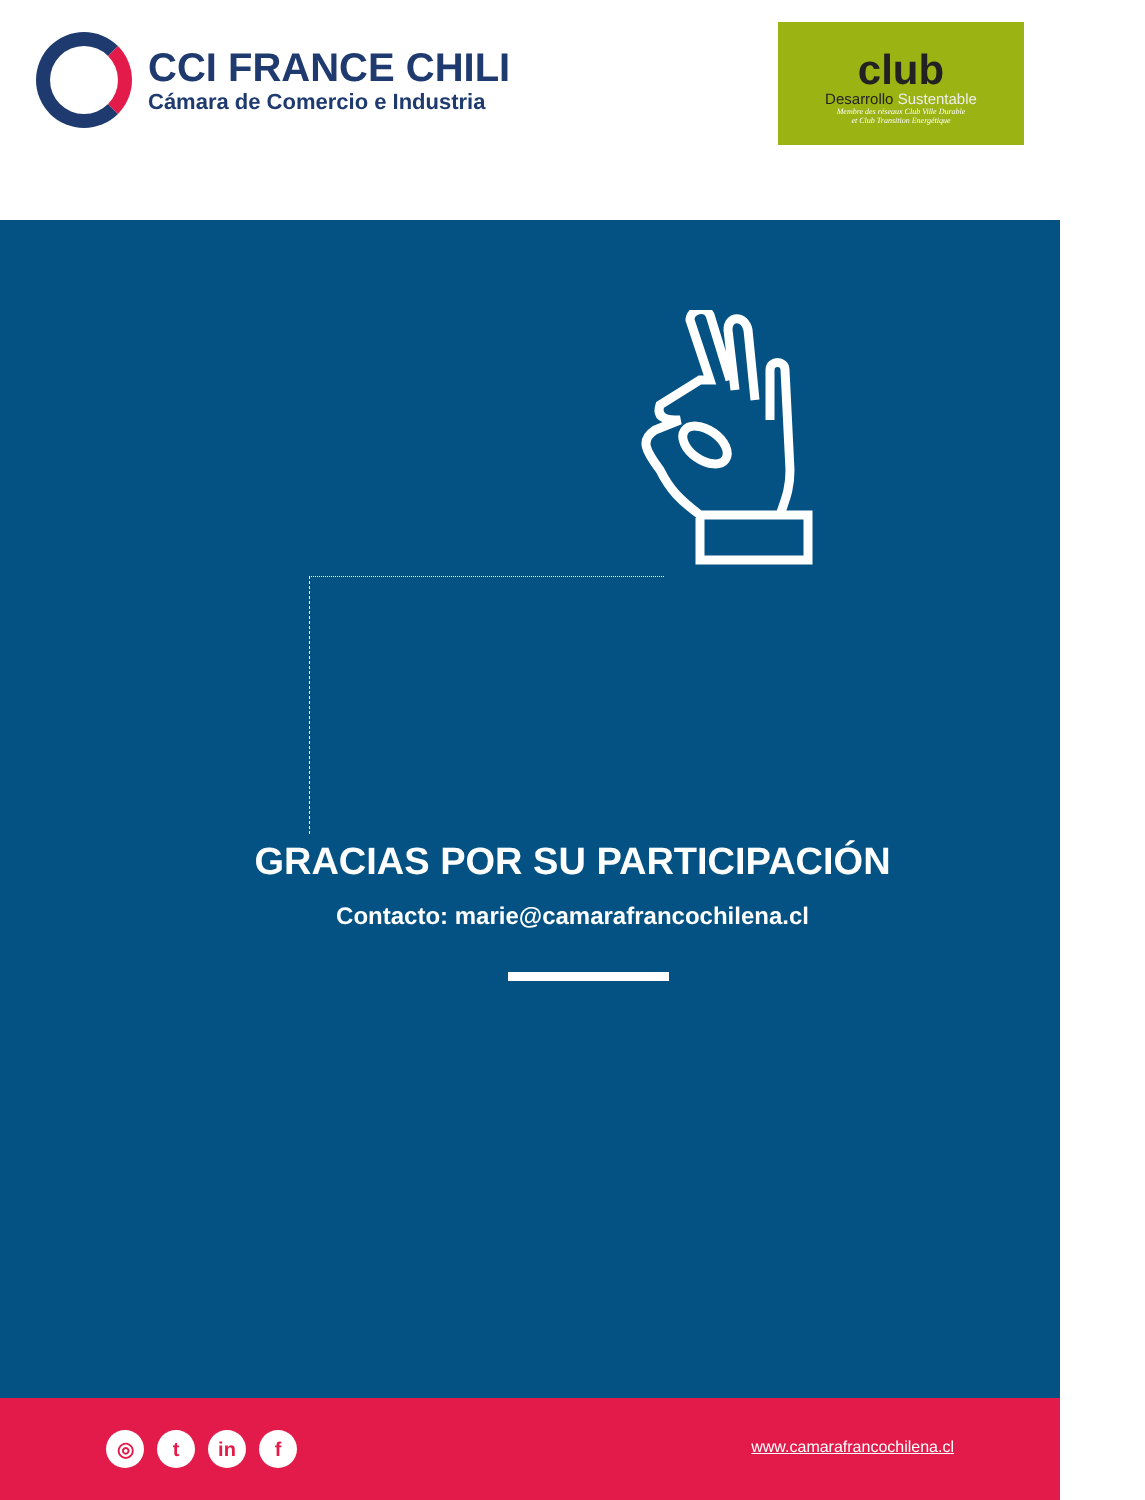CCI FRANCE CHILI
Cámara de Comercio e Industria
club
Desarrollo Sustentable
Membre des réseaux Club Ville Durable
et Club Transition Energétique
GRACIAS POR SU PARTICIPACIÓN
Contacto: marie@camarafrancochilena.cl
◎ t in f www.camarafrancochilena.cl